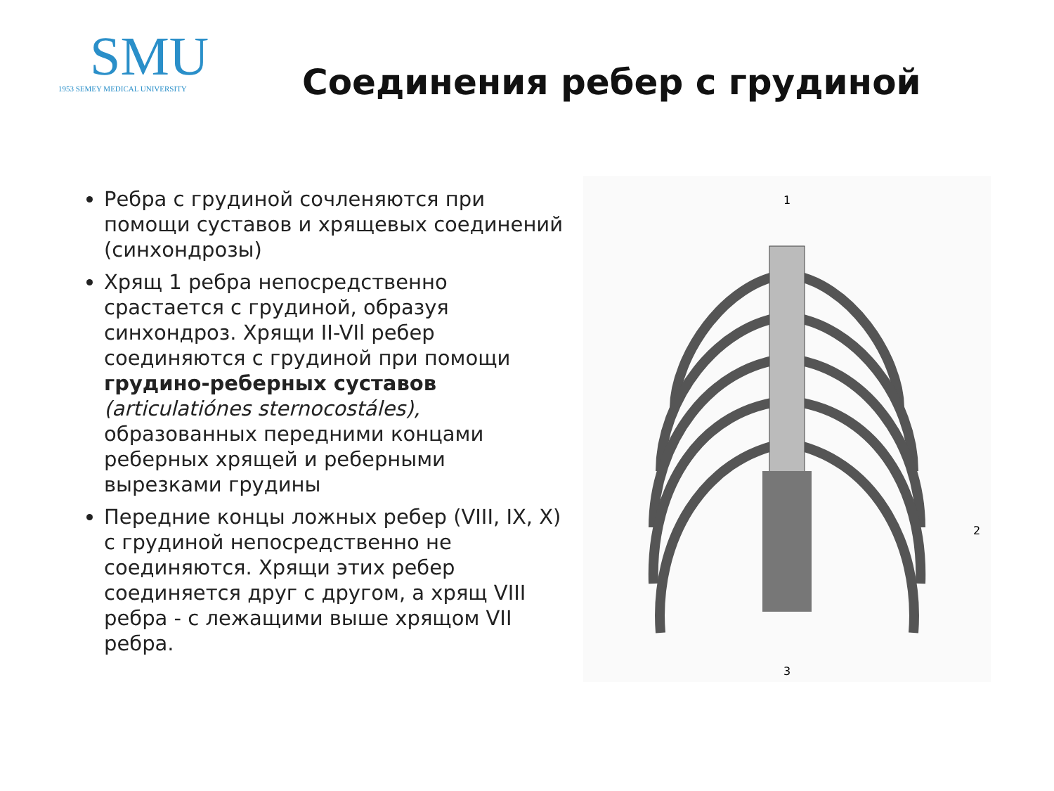SMU
1953 SEMEY MEDICAL UNIVERSITY
Соединения ребер с грудиной
Ребра с грудиной сочленяются при помощи суставов и хрящевых соединений (синхондрозы)
Хрящ 1 ребра непосредственно срастается с грудиной, образуя синхондроз. Хрящи II-VIl ребер соединяются с грудиной при помощи грудино-реберных суставов (articulatiónes sternocostáles), образованных передними концами реберных хрящей и реберными вырезками грудины
Передние концы ложных ребер (VIII, IX, X) с грудиной непосредственно не соединяются. Хрящи этих ребер соединяется друг с другом, а хрящ VIII ребра - с лежащими выше хрящом VII ребра.
1
2
3